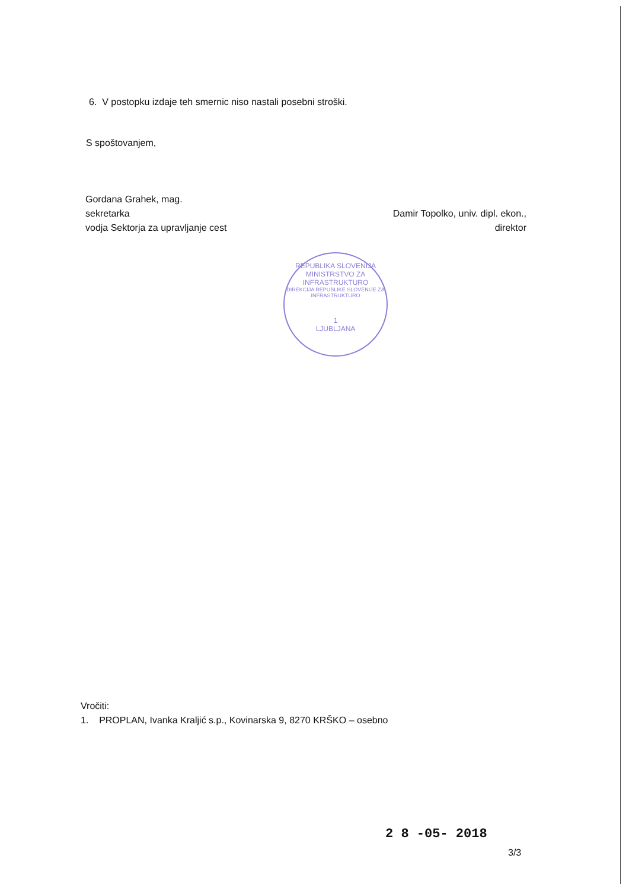6. V postopku izdaje teh smernic niso nastali posebni stroški.
S spoštovanjem,
Gordana Grahek, mag.
sekretarka
vodja Sektorja za upravljanje cest
Damir Topolko, univ. dipl. ekon.,
direktor
REPUBLIKA SLOVENIJA
MINISTRSTVO ZA INFRASTRUKTURO
DIREKCIJA REPUBLIKE SLOVENIJE ZA INFRASTRUKTURO
1
LJUBLJANA
Vročiti:
1. PROPLAN, Ivanka Kraljić s.p., Kovinarska 9, 8270 KRŠKO – osebno
2 8 -05- 2018
3/3